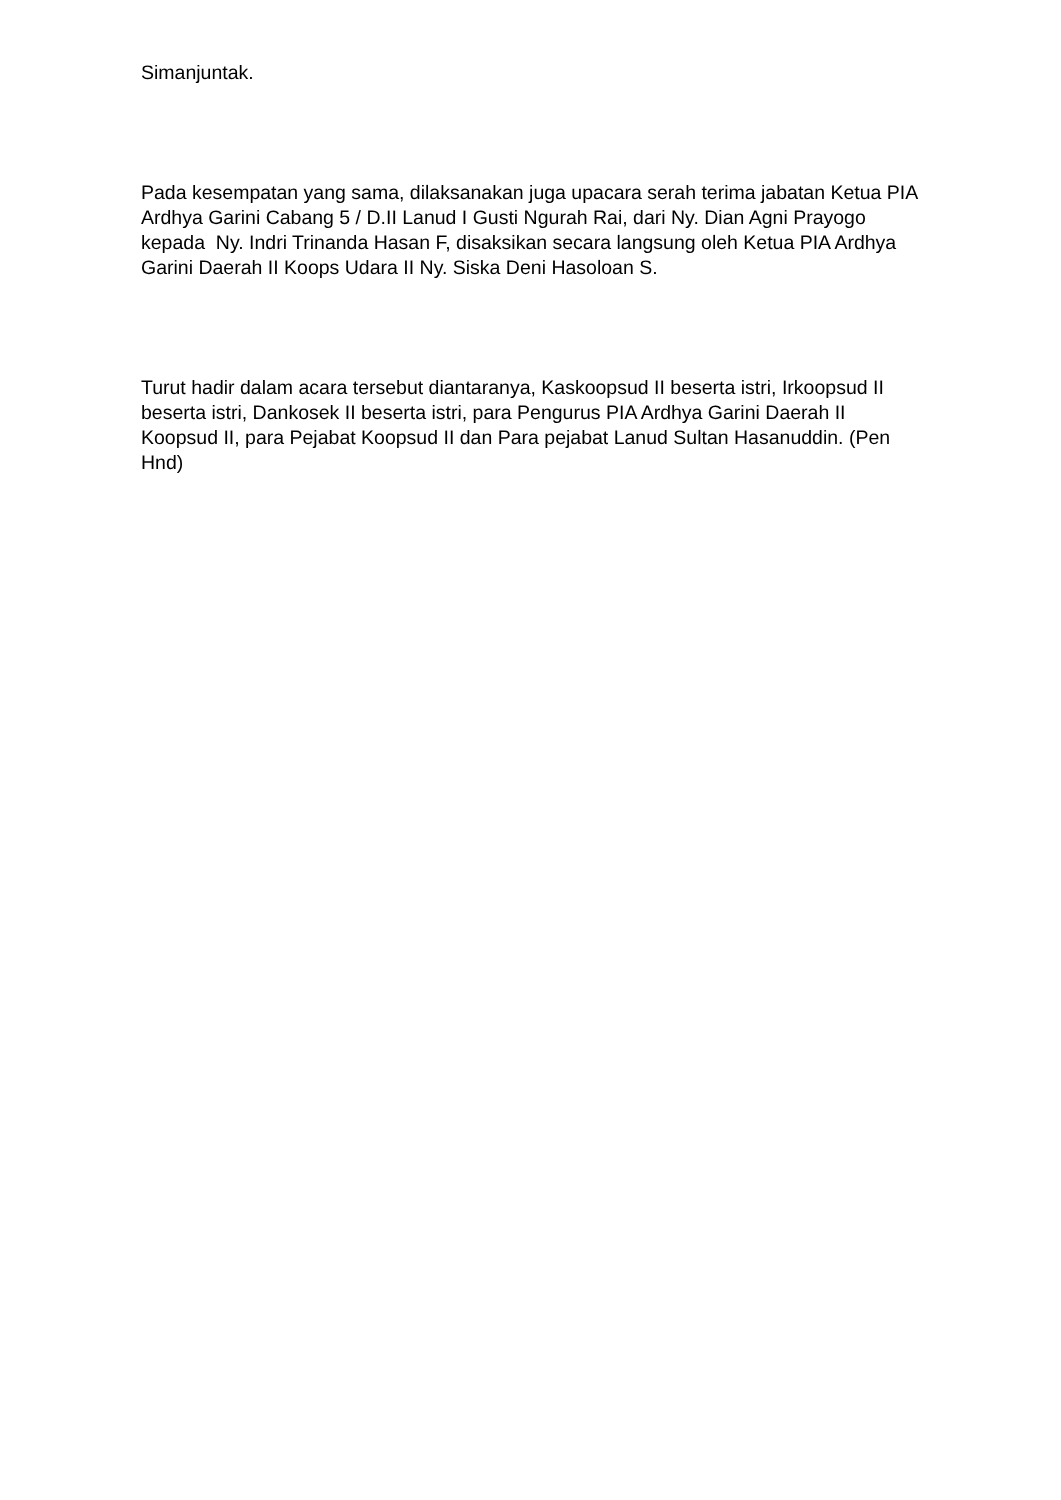Simanjuntak.
Pada kesempatan yang sama, dilaksanakan juga upacara serah terima jabatan Ketua PIA Ardhya Garini Cabang 5 / D.II Lanud I Gusti Ngurah Rai, dari Ny. Dian Agni Prayogo kepada Ny. Indri Trinanda Hasan F, disaksikan secara langsung oleh Ketua PIA Ardhya Garini Daerah II Koops Udara II Ny. Siska Deni Hasoloan S.
Turut hadir dalam acara tersebut diantaranya, Kaskoopsud II beserta istri, Irkoopsud II beserta istri, Dankosek II beserta istri, para Pengurus PIA Ardhya Garini Daerah II Koopsud II, para Pejabat Koopsud II dan Para pejabat Lanud Sultan Hasanuddin. (Pen Hnd)